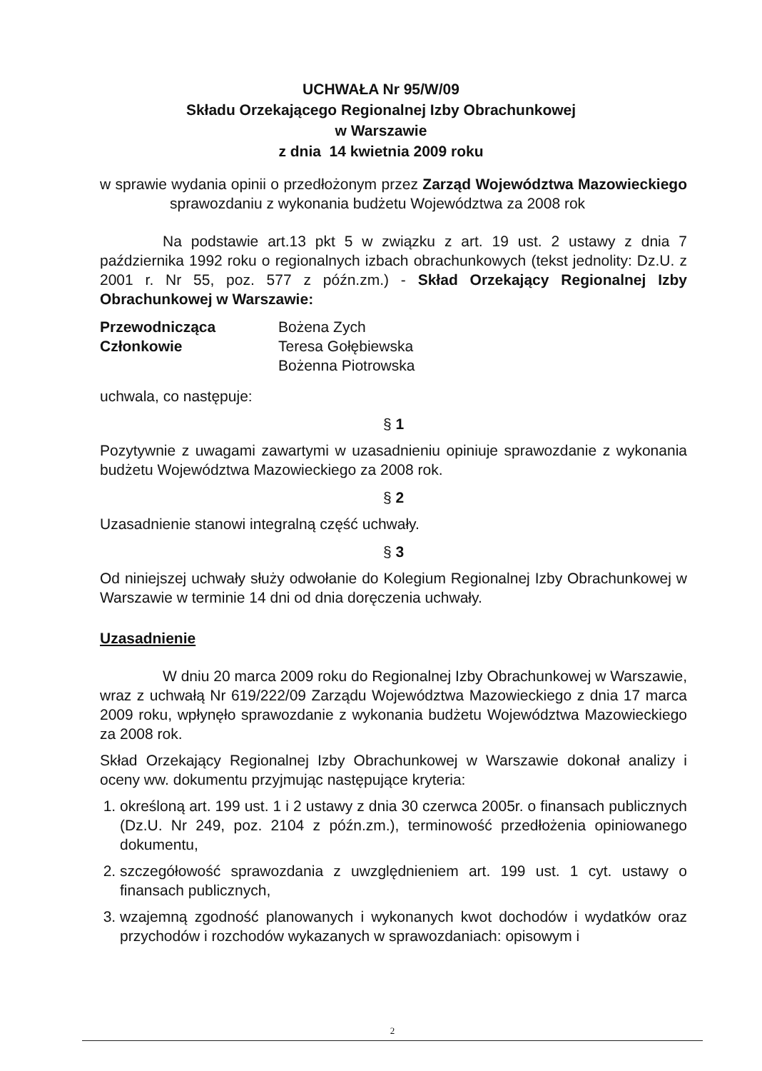UCHWAŁA Nr 95/W/09
Składu Orzekającego Regionalnej Izby Obrachunkowej
w Warszawie
z dnia 14 kwietnia 2009 roku
w sprawie wydania opinii o przedłożonym przez Zarząd Województwa Mazowieckiego sprawozdaniu z wykonania budżetu Województwa za 2008 rok
Na podstawie art.13 pkt 5 w związku z art. 19 ust. 2 ustawy z dnia 7 października 1992 roku o regionalnych izbach obrachunkowych (tekst jednolity: Dz.U. z 2001 r. Nr 55, poz. 577 z późn.zm.) - Skład Orzekający Regionalnej Izby Obrachunkowej w Warszawie:
| Przewodnicząca | Bożena Zych |
| Członkowie | Teresa Gołębiewska |
| | Bożenna Piotrowska |
uchwala, co następuje:
§ 1
Pozytywnie z uwagami zawartymi w uzasadnieniu opiniuje sprawozdanie z wykonania budżetu Województwa Mazowieckiego za 2008 rok.
§ 2
Uzasadnienie stanowi integralną część uchwały.
§ 3
Od niniejszej uchwały służy odwołanie do Kolegium Regionalnej Izby Obrachunkowej w Warszawie w terminie 14 dni od dnia doręczenia uchwały.
Uzasadnienie
W dniu 20 marca 2009 roku do Regionalnej Izby Obrachunkowej w Warszawie, wraz z uchwałą Nr 619/222/09 Zarządu Województwa Mazowieckiego z dnia 17 marca 2009 roku, wpłynęło sprawozdanie z wykonania budżetu Województwa Mazowieckiego za 2008 rok.
Skład Orzekający Regionalnej Izby Obrachunkowej w Warszawie dokonał analizy i oceny ww. dokumentu przyjmując następujące kryteria:
1. określoną art. 199 ust. 1 i 2 ustawy z dnia 30 czerwca 2005r. o finansach publicznych (Dz.U. Nr 249, poz. 2104 z późn.zm.), terminowość przedłożenia opiniowanego dokumentu,
2. szczegółowość sprawozdania z uwzględnieniem art. 199 ust. 1 cyt. ustawy o finansach publicznych,
3. wzajemną zgodność planowanych i wykonanych kwot dochodów i wydatków oraz przychodów i rozchodów wykazanych w sprawozdaniach: opisowym i
2